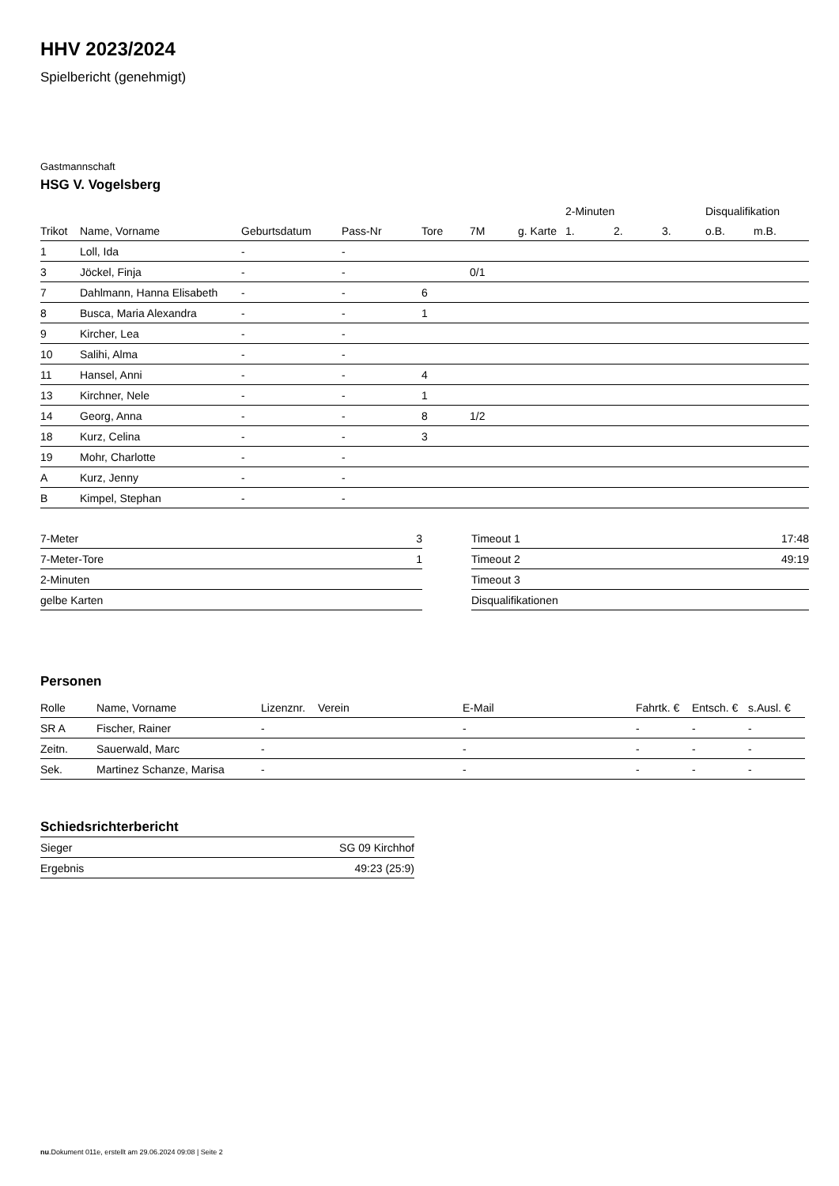HHV 2023/2024
Spielbericht (genehmigt)
Gastmannschaft
HSG V. Vogelsberg
| | | | | | | | 2-Minuten | | | Disqualifikation | |
| --- | --- | --- | --- | --- | --- | --- | --- | --- | --- | --- | --- |
| Trikot | Name, Vorname | Geburtsdatum | Pass-Nr | Tore | 7M | g. Karte | 1. | 2. | 3. | o.B. | m.B. |
| 1 | Loll, Ida | - | - | | | | | | | | |
| 3 | Jöckel, Finja | - | - | | 0/1 | | | | | | |
| 7 | Dahlmann, Hanna Elisabeth | - | - | 6 | | | | | | | |
| 8 | Busca, Maria Alexandra | - | - | 1 | | | | | | | |
| 9 | Kircher, Lea | - | - | | | | | | | | |
| 10 | Salihi, Alma | - | - | | | | | | | | |
| 11 | Hansel, Anni | - | - | 4 | | | | | | | |
| 13 | Kirchner, Nele | - | - | 1 | | | | | | | |
| 14 | Georg, Anna | - | - | 8 | 1/2 | | | | | | |
| 18 | Kurz, Celina | - | - | 3 | | | | | | | |
| 19 | Mohr, Charlotte | - | - | | | | | | | | |
| A | Kurz, Jenny | - | - | | | | | | | | |
| B | Kimpel, Stephan | - | - | | | | | | | | |
| 7-Meter | 3 |
| 7-Meter-Tore | 1 |
| 2-Minuten | |
| gelbe Karten | |
| Timeout 1 | 17:48 |
| Timeout 2 | 49:19 |
| Timeout 3 | |
| Disqualifikationen | |
Personen
| Rolle | Name, Vorname | Lizenznr. | Verein | E-Mail | Fahrtk. € | Entsch. € | s.Ausl. € |
| --- | --- | --- | --- | --- | --- | --- | --- |
| SR A | Fischer, Rainer | - | | - | - | - | - |
| Zeitn. | Sauerwald, Marc | - | | - | - | - | - |
| Sek. | Martinez Schanze, Marisa | - | | - | - | - | - |
Schiedsrichterbericht
| Sieger | SG 09 Kirchhof |
| Ergebnis | 49:23 (25:9) |
nu.Dokument 011e, erstellt am 29.06.2024 09:08 | Seite 2